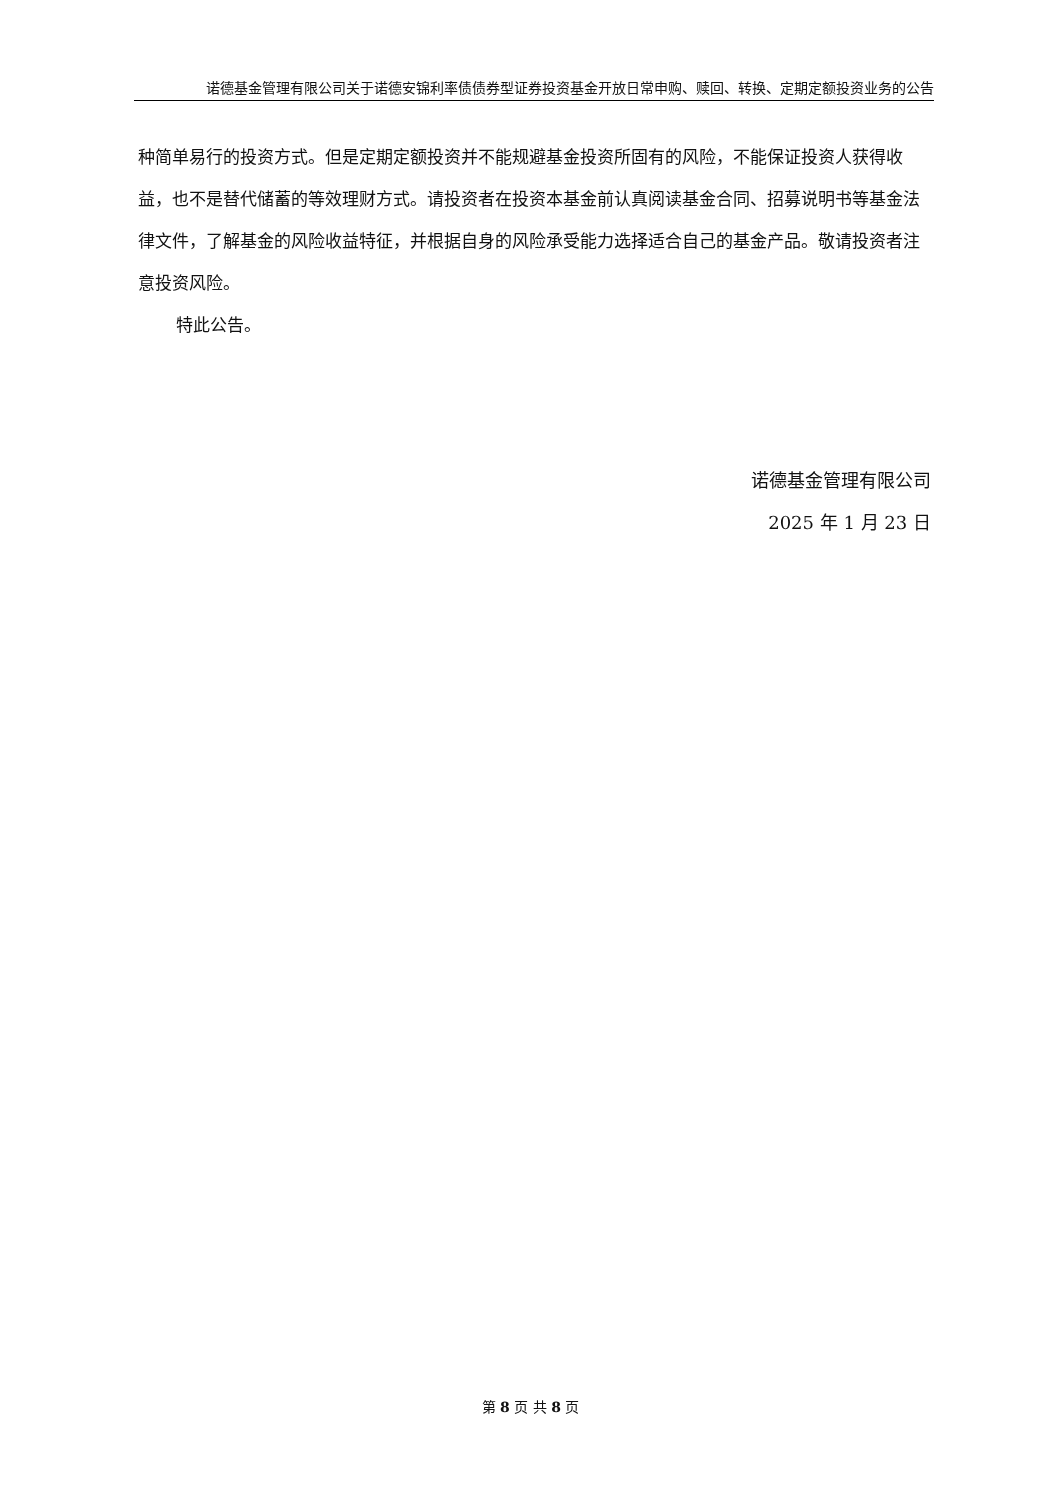诺德基金管理有限公司关于诺德安锦利率债债券型证券投资基金开放日常申购、赎回、转换、定期定额投资业务的公告
种简单易行的投资方式。但是定期定额投资并不能规避基金投资所固有的风险，不能保证投资人获得收益，也不是替代储蓄的等效理财方式。请投资者在投资本基金前认真阅读基金合同、招募说明书等基金法律文件，了解基金的风险收益特征，并根据自身的风险承受能力选择适合自己的基金产品。敬请投资者注意投资风险。
特此公告。
诺德基金管理有限公司
2025 年 1 月 23 日
第 8 页 共 8 页